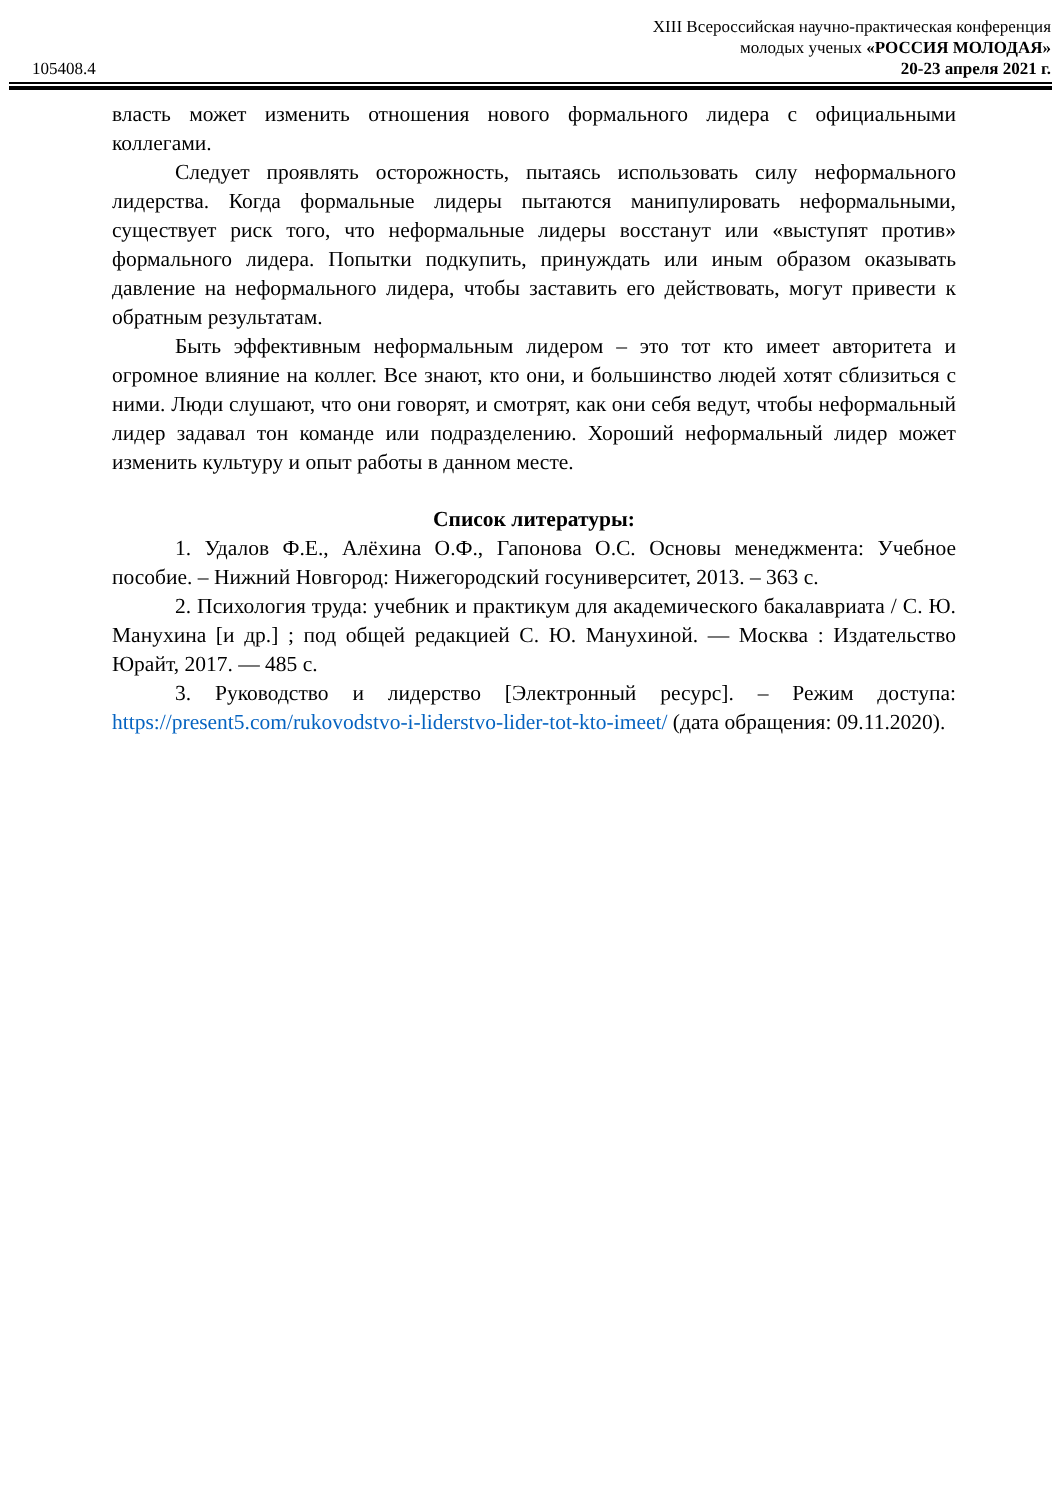105408.4
XIII Всероссийская научно-практическая конференция
молодых ученых «РОССИЯ МОЛОДАЯ»
20-23 апреля 2021 г.
власть может изменить отношения нового формального лидера с официальными коллегами.
Следует проявлять осторожность, пытаясь использовать силу неформального лидерства. Когда формальные лидеры пытаются манипулировать неформальными, существует риск того, что неформальные лидеры восстанут или «выступят против» формального лидера. Попытки подкупить, принуждать или иным образом оказывать давление на неформального лидера, чтобы заставить его действовать, могут привести к обратным результатам.
Быть эффективным неформальным лидером – это тот кто имеет авторитета и огромное влияние на коллег. Все знают, кто они, и большинство людей хотят сблизиться с ними. Люди слушают, что они говорят, и смотрят, как они себя ведут, чтобы неформальный лидер задавал тон команде или подразделению. Хороший неформальный лидер может изменить культуру и опыт работы в данном месте.
Список литературы:
1. Удалов Ф.Е., Алёхина О.Ф., Гапонова О.С. Основы менеджмента: Учебное пособие. – Нижний Новгород: Нижегородский госуниверситет, 2013. – 363 с.
2. Психология труда: учебник и практикум для академического бакалавриата / С. Ю. Манухина [и др.] ; под общей редакцией С. Ю. Манухиной. — Москва : Издательство Юрайт, 2017. — 485 с.
3. Руководство и лидерство [Электронный ресурс]. – Режим доступа: https://present5.com/rukovodstvo-i-liderstvo-lider-tot-kto-imeet/ (дата обращения: 09.11.2020).